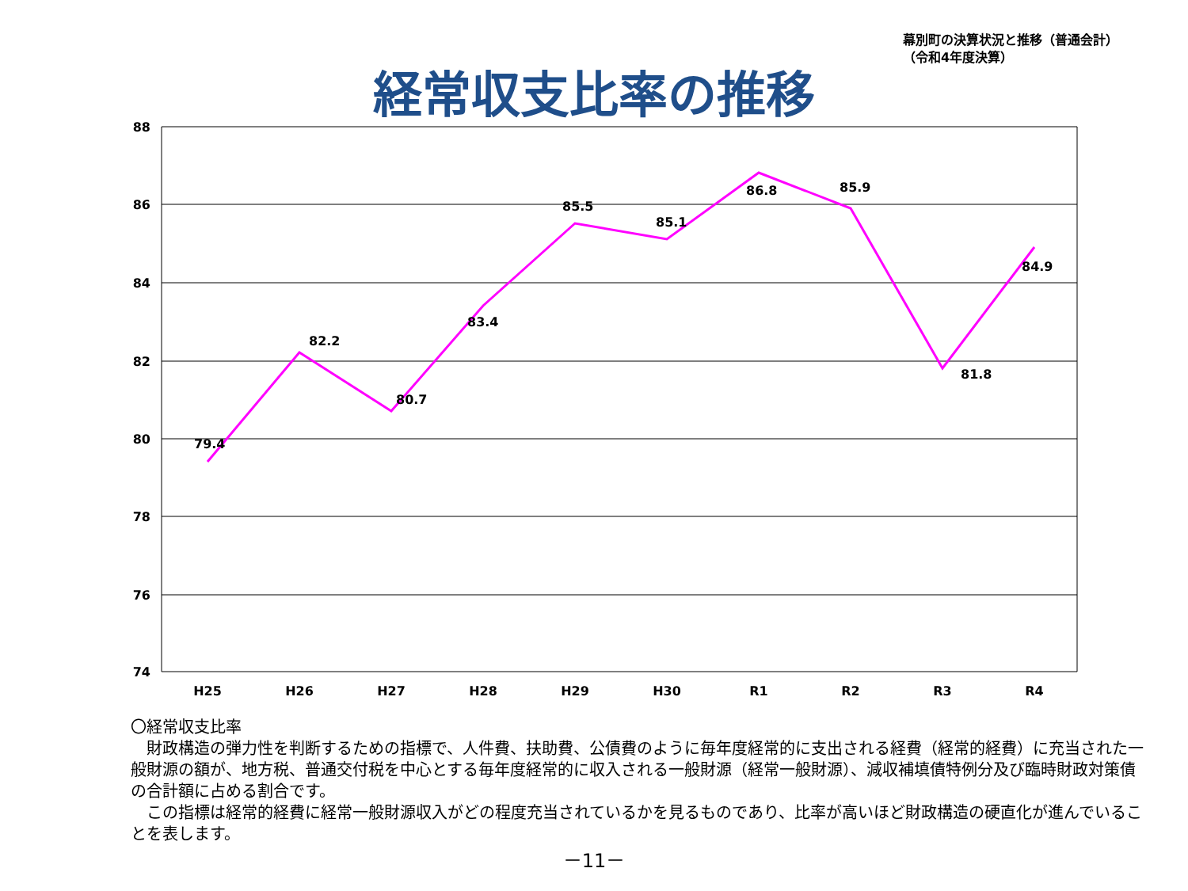幕別町の決算状況と推移（普通会計）
（令和4年度決算）
経常収支比率の推移
88
86
84
82
80
78
76
74
H25
H26
H27
H28
H29
H30
R1
R2
R3
R4
79.4
82.2
80.7
83.4
85.5
85.1
86.8
85.9
81.8
84.9
〇経常収支比率
　財政構造の弾力性を判断するための指標で、人件費、扶助費、公債費のように毎年度経常的に支出される経費（経常的経費）に充当された一般財源の額が、地方税、普通交付税を中心とする毎年度経常的に収入される一般財源（経常一般財源）、減収補填債特例分及び臨時財政対策債の合計額に占める割合です。
　この指標は経常的経費に経常一般財源収入がどの程度充当されているかを見るものであり、比率が高いほど財政構造の硬直化が進んでいることを表します。
－11－